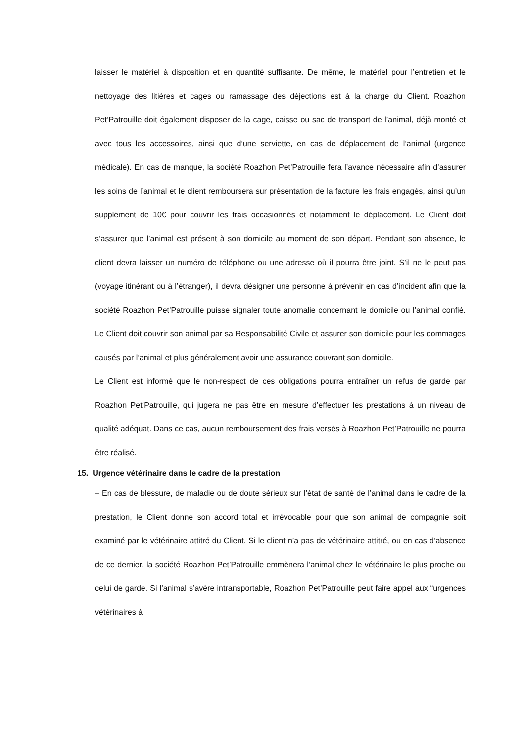laisser le matériel à disposition et en quantité suffisante. De même, le matériel pour l’entretien et le nettoyage des litières et cages ou ramassage des déjections est à la charge du Client. Roazhon Pet’Patrouille doit également disposer de la cage, caisse ou sac de transport de l’animal, déjà monté et avec tous les accessoires, ainsi que d’une serviette, en cas de déplacement de l’animal (urgence médicale). En cas de manque, la société Roazhon Pet’Patrouille fera l’avance nécessaire afin d’assurer les soins de l’animal et le client remboursera sur présentation de la facture les frais engagés, ainsi qu’un supplément de 10€ pour couvrir les frais occasionnés et notamment le déplacement. Le Client doit s’assurer que l’animal est présent à son domicile au moment de son départ. Pendant son absence, le client devra laisser un numéro de téléphone ou une adresse où il pourra être joint. S’il ne le peut pas (voyage itinérant ou à l’étranger), il devra désigner une personne à prévenir en cas d’incident afin que la société Roazhon Pet’Patrouille puisse signaler toute anomalie concernant le domicile ou l’animal confié. Le Client doit couvrir son animal par sa Responsabilité Civile et assurer son domicile pour les dommages causés par l’animal et plus généralement avoir une assurance couvrant son domicile.
Le Client est informé que le non-respect de ces obligations pourra entraîner un refus de garde par Roazhon Pet’Patrouille, qui jugera ne pas être en mesure d’effectuer les prestations à un niveau de qualité adéquat. Dans ce cas, aucun remboursement des frais versés à Roazhon Pet’Patrouille ne pourra être réalisé.
15. Urgence vétérinaire dans le cadre de la prestation
– En cas de blessure, de maladie ou de doute sérieux sur l’état de santé de l’animal dans le cadre de la prestation, le Client donne son accord total et irrévocable pour que son animal de compagnie soit examiné par le vétérinaire attitré du Client. Si le client n’a pas de vétérinaire attitré, ou en cas d’absence de ce dernier, la société Roazhon Pet’Patrouille emmènera l’animal chez le vétérinaire le plus proche ou celui de garde. Si l’animal s’avère intransportable, Roazhon Pet’Patrouille peut faire appel aux “urgences vétérinaires à